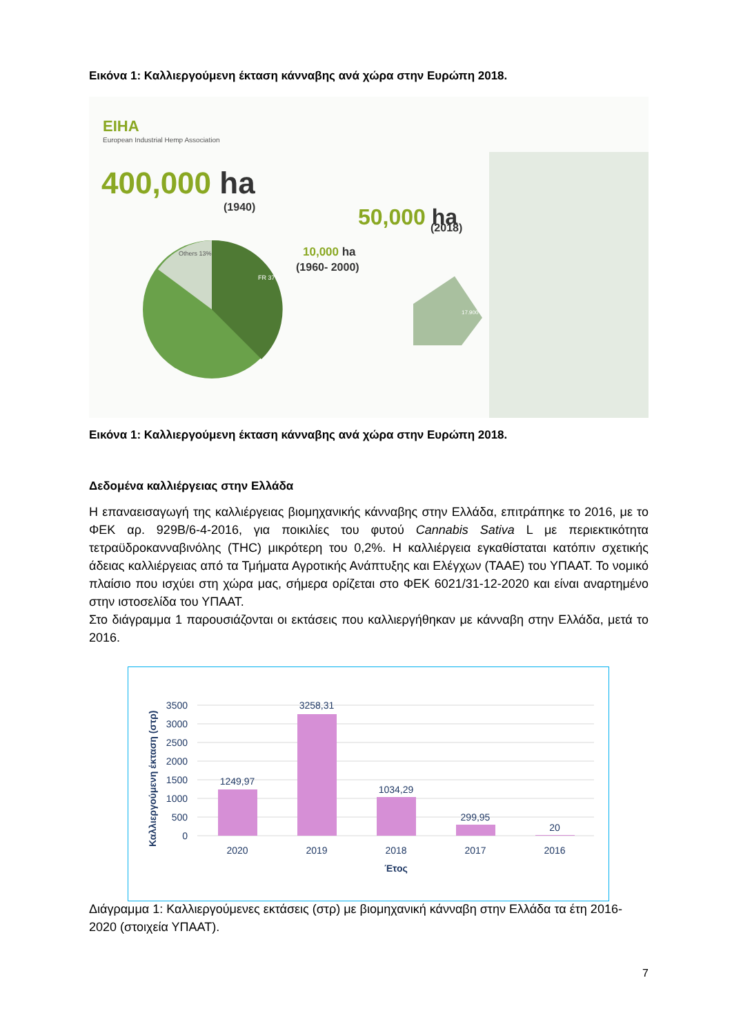Εικόνα 1: Καλλιεργούμενη έκταση κάνναβης ανά χώρα στην Ευρώπη 2018.
EIHA
European Industrial Hemp Association
400,000 ha
(1940)
50,000 ha
(2018)
10,000 ha
(1960- 2000)
FR 37%
Others 13%
17.900
Εικόνα 1: Καλλιεργούμενη έκταση κάνναβης ανά χώρα στην Ευρώπη 2018.
Δεδομένα καλλιέργειας στην Ελλάδα
Η επαναεισαγωγή της καλλιέργειας βιομηχανικής κάνναβης στην Ελλάδα, επιτράπηκε το 2016, με το ΦΕΚ αρ. 929Β/6-4-2016, για ποικιλίες του φυτού Cannabis Sativa L με περιεκτικότητα τετραϋδροκανναβινόλης (THC) μικρότερη του 0,2%. Η καλλιέργεια εγκαθίσταται κατόπιν σχετικής άδειας καλλιέργειας από τα Τμήματα Αγροτικής Ανάπτυξης και Ελέγχων (ΤΑΑΕ) του ΥΠΑΑΤ. Το νομικό πλαίσιο που ισχύει στη χώρα μας, σήμερα ορίζεται στο ΦΕΚ 6021/31-12-2020 και είναι αναρτημένο στην ιστοσελίδα του ΥΠΑΑΤ.
Στο διάγραμμα 1 παρουσιάζονται οι εκτάσεις που καλλιεργήθηκαν με κάνναβη στην Ελλάδα, μετά το 2016.
Καλλιεργούμενη έκταση (στρ)
3500
3000
2500
2000
1500
1000
500
0
1249,97
3258,31
1034,29
299,95
20
2020
2019
2018
2017
2016
Έτος
Διάγραμμα 1: Καλλιεργούμενες εκτάσεις (στρ) με βιομηχανική κάνναβη στην Ελλάδα τα έτη 2016-2020 (στοιχεία ΥΠΑΑΤ).
7